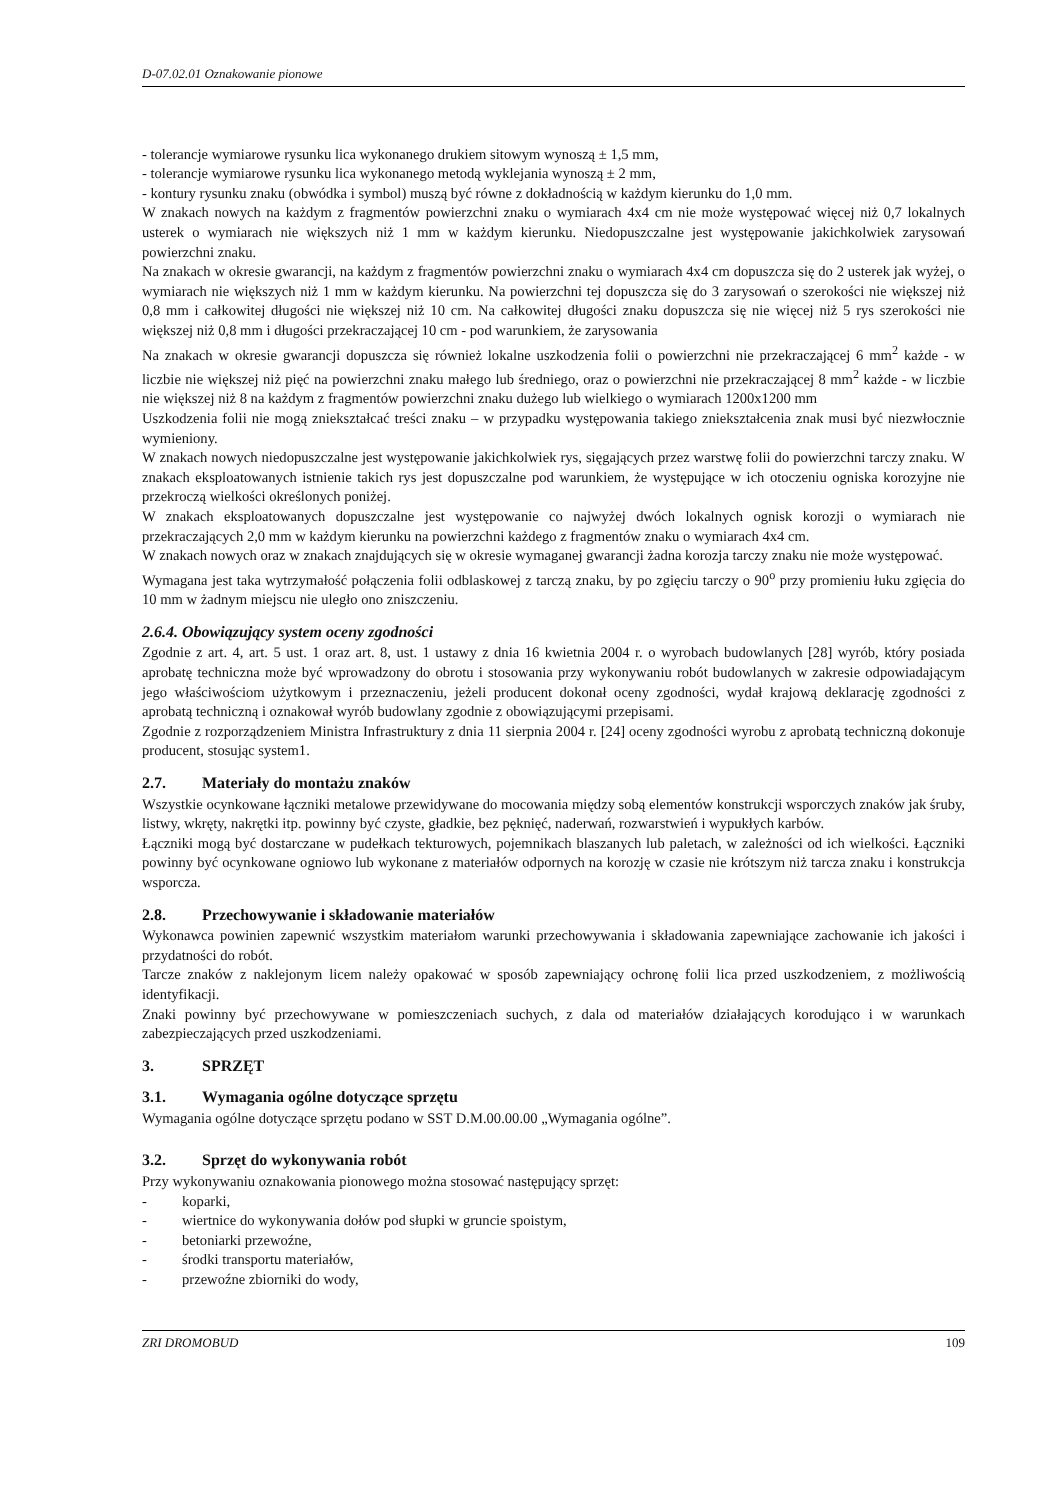D-07.02.01 Oznakowanie pionowe
- tolerancje wymiarowe rysunku lica wykonanego drukiem sitowym wynoszą ± 1,5 mm,
- tolerancje wymiarowe rysunku lica wykonanego metodą wyklejania wynoszą ± 2 mm,
- kontury rysunku znaku (obwódka i symbol) muszą być równe z dokładnością w każdym kierunku do 1,0 mm.
W znakach nowych na każdym z fragmentów powierzchni znaku o wymiarach 4x4 cm nie może występować więcej niż 0,7 lokalnych usterek o wymiarach nie większych niż 1 mm w każdym kierunku. Niedopuszczalne jest występowanie jakichkolwiek zarysowań powierzchni znaku.
Na znakach w okresie gwarancji, na każdym z fragmentów powierzchni znaku o wymiarach 4x4 cm dopuszcza się do 2 usterek jak wyżej, o wymiarach nie większych niż 1 mm w każdym kierunku. Na powierzchni tej dopuszcza się do 3 zarysowań o szerokości nie większej niż 0,8 mm i całkowitej długości nie większej niż 10 cm. Na całkowitej długości znaku dopuszcza się nie więcej niż 5 rys szerokości nie większej niż 0,8 mm i długości przekraczającej 10 cm - pod warunkiem, że zarysowania
Na znakach w okresie gwarancji dopuszcza się również lokalne uszkodzenia folii o powierzchni nie przekraczającej 6 mm<sup>2</sup> każde - w liczbie nie większej niż pięć na powierzchni znaku małego lub średniego, oraz o powierzchni nie przekraczającej 8 mm<sup>2</sup> każde - w liczbie nie większej niż 8 na każdym z fragmentów powierzchni znaku dużego lub wielkiego o wymiarach 1200x1200 mm
Uszkodzenia folii nie mogą zniekształcać treści znaku – w przypadku występowania takiego zniekształcenia znak musi być niezwłocznie wymieniony.
W znakach nowych niedopuszczalne jest występowanie jakichkolwiek rys, sięgających przez warstwę folii do powierzchni tarczy znaku. W znakach eksploatowanych istnienie takich rys jest dopuszczalne pod warunkiem, że występujące w ich otoczeniu ogniska korozyjne nie przekroczą wielkości określonych poniżej.
W znakach eksploatowanych dopuszczalne jest występowanie co najwyżej dwóch lokalnych ognisk korozji o wymiarach nie przekraczających 2,0 mm w każdym kierunku na powierzchni każdego z fragmentów znaku o wymiarach 4x4 cm.
W znakach nowych oraz w znakach znajdujących się w okresie wymaganej gwarancji żadna korozja tarczy znaku nie może występować.
Wymagana jest taka wytrzymałość połączenia folii odblaskowej z tarczą znaku, by po zgięciu tarczy o 90<sup>o</sup> przy promieniu łuku zgięcia do 10 mm w żadnym miejscu nie uległo ono zniszczeniu.
2.6.4. Obowiązujący system oceny zgodności
Zgodnie z art. 4, art. 5 ust. 1 oraz art. 8, ust. 1 ustawy z dnia 16 kwietnia 2004 r. o wyrobach budowlanych [28] wyrób, który posiada aprobatę techniczna może być wprowadzony do obrotu i stosowania przy wykonywaniu robót budowlanych w zakresie odpowiadającym jego właściwościom użytkowym i przeznaczeniu, jeżeli producent dokonał oceny zgodności, wydał krajową deklarację zgodności z aprobatą techniczną i oznakował wyrób budowlany zgodnie z obowiązującymi przepisami.
Zgodnie z rozporządzeniem Ministra Infrastruktury z dnia 11 sierpnia 2004 r. [24] oceny zgodności wyrobu z aprobatą techniczną dokonuje producent, stosując system1.
2.7. Materiały do montażu znaków
Wszystkie ocynkowane łączniki metalowe przewidywane do mocowania między sobą elementów konstrukcji wsporczych znaków jak śruby, listwy, wkręty, nakrętki itp. powinny być czyste, gładkie, bez pęknięć, naderwań, rozwarstwień i wypukłych karbów.
Łączniki mogą być dostarczane w pudełkach tekturowych, pojemnikach blaszanych lub paletach, w zależności od ich wielkości. Łączniki powinny być ocynkowane ogniowo lub wykonane z materiałów odpornych na korozję w czasie nie krótszym niż tarcza znaku i konstrukcja wsporcza.
2.8. Przechowywanie i składowanie materiałów
Wykonawca powinien zapewnić wszystkim materiałom warunki przechowywania i składowania zapewniające zachowanie ich jakości i przydatności do robót.
Tarcze znaków z naklejonym licem należy opakować w sposób zapewniający ochronę folii lica przed uszkodzeniem, z możliwością identyfikacji.
Znaki powinny być przechowywane w pomieszczeniach suchych, z dala od materiałów działających korodująco i w warunkach zabezpieczających przed uszkodzeniami.
3. SPRZĘT
3.1. Wymagania ogólne dotyczące sprzętu
Wymagania ogólne dotyczące sprzętu podano w SST D.M.00.00.00 „Wymagania ogólne”.
3.2. Sprzęt do wykonywania robót
Przy wykonywaniu oznakowania pionowego można stosować następujący sprzęt:
- koparki,
- wiertnice do wykonywania dołów pod słupki w gruncie spoistym,
- betoniarki przewoźne,
- środki transportu materiałów,
- przewoźne zbiorniki do wody,
ZRI DROMOBUD 109